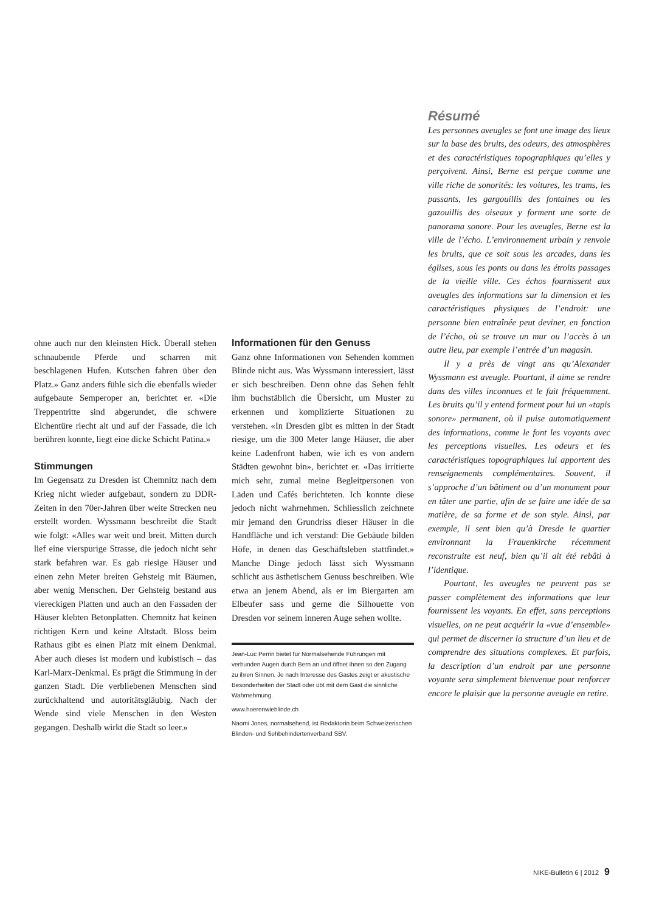ohne auch nur den kleinsten Hick. Überall stehen schnaubende Pferde und scharren mit beschlagenen Hufen. Kutschen fahren über den Platz.» Ganz anders fühle sich die ebenfalls wieder aufgebaute Semperoper an, berichtet er. «Die Treppentritte sind abgerundet, die schwere Eichentüre riecht alt und auf der Fassade, die ich berühren konnte, liegt eine dicke Schicht Patina.»
Stimmungen
Im Gegensatz zu Dresden ist Chemnitz nach dem Krieg nicht wieder aufgebaut, sondern zu DDR-Zeiten in den 70er-Jahren über weite Strecken neu erstellt worden. Wyssmann beschreibt die Stadt wie folgt: «Alles war weit und breit. Mitten durch lief eine vierspurige Strasse, die jedoch nicht sehr stark befahren war. Es gab riesige Häuser und einen zehn Meter breiten Gehsteig mit Bäumen, aber wenig Menschen. Der Gehsteig bestand aus viereckigen Platten und auch an den Fassaden der Häuser klebten Betonplatten. Chemnitz hat keinen richtigen Kern und keine Altstadt. Bloss beim Rathaus gibt es einen Platz mit einem Denkmal. Aber auch dieses ist modern und kubistisch – das Karl-Marx-Denkmal. Es prägt die Stimmung in der ganzen Stadt. Die verbliebenen Menschen sind zurückhaltend und autoritätsgläubig. Nach der Wende sind viele Menschen in den Westen gegangen. Deshalb wirkt die Stadt so leer.»
Informationen für den Genuss
Ganz ohne Informationen von Sehenden kommen Blinde nicht aus. Was Wyssmann interessiert, lässt er sich beschreiben. Denn ohne das Sehen fehlt ihm buchstäblich die Übersicht, um Muster zu erkennen und komplizierte Situationen zu verstehen. «In Dresden gibt es mitten in der Stadt riesige, um die 300 Meter lange Häuser, die aber keine Ladenfront haben, wie ich es von andern Städten gewohnt bin», berichtet er. «Das irritierte mich sehr, zumal meine Begleitpersonen von Läden und Cafés berichteten. Ich konnte diese jedoch nicht wahrnehmen. Schliesslich zeichnete mir jemand den Grundriss dieser Häuser in die Handfläche und ich verstand: Die Gebäude bilden Höfe, in denen das Geschäftsleben stattfindet.» Manche Dinge jedoch lässt sich Wyssmann schlicht aus ästhetischem Genuss beschreiben. Wie etwa an jenem Abend, als er im Biergarten am Elbeufer sass und gerne die Silhouette von Dresden vor seinem inneren Auge sehen wollte.
Jean-Luc Perrin bietet für Normalsehende Führungen mit verbunden Augen durch Bern an und öffnet ihnen so den Zugang zu ihren Sinnen. Je nach Interesse des Gastes zeigt er akustische Besonderheiten der Stadt oder übt mit dem Gast die sinnliche Wahrnehmung.
www.hoerenwieblinde.ch
Naomi Jones, normalsehend, ist Redaktorin beim Schweizerischen Blinden- und Sehbehindertenverband SBV.
Résumé
Les personnes aveugles se font une image des lieux sur la base des bruits, des odeurs, des atmosphères et des caractéristiques topographiques qu’elles y perçoivent. Ainsi, Berne est perçue comme une ville riche de sonorités: les voitures, les trams, les passants, les gargouillis des fontaines ou les gazouillis des oiseaux y forment une sorte de panorama sonore. Pour les aveugles, Berne est la ville de l’écho. L’environnement urbain y renvoie les bruits, que ce soit sous les arcades, dans les églises, sous les ponts ou dans les étroits passages de la vieille ville. Ces échos fournissent aux aveugles des informations sur la dimension et les caractéristiques physiques de l’endroit: une personne bien entraînée peut deviner, en fonction de l’écho, où se trouve un mur ou l’accès à un autre lieu, par exemple l’entrée d’un magasin.
Il y a près de vingt ans qu’Alexander Wyssmann est aveugle. Pourtant, il aime se rendre dans des villes inconnues et le fait fréquemment. Les bruits qu’il y entend forment pour lui un «tapis sonore» permanent, où il puise automatiquement des informations, comme le font les voyants avec les perceptions visuelles. Les odeurs et les caractéristiques topographiques lui apportent des renseignements complémentaires. Souvent, il s’approche d’un bâtiment ou d’un monument pour en tâter une partie, afin de se faire une idée de sa matière, de sa forme et de son style. Ainsi, par exemple, il sent bien qu’à Dresde le quartier environnant la Frauenkirche récemment reconstruite est neuf, bien qu’il ait été rebâti à l’identique.
Pourtant, les aveugles ne peuvent pas se passer complètement des informations que leur fournissent les voyants. En effet, sans perceptions visuelles, on ne peut acquérir la «vue d’ensemble» qui permet de discerner la structure d’un lieu et de comprendre des situations complexes. Et parfois, la description d’un endroit par une personne voyante sera simplement bienvenue pour renforcer encore le plaisir que la personne aveugle en retire.
NIKE-Bulletin 6 | 2012 9